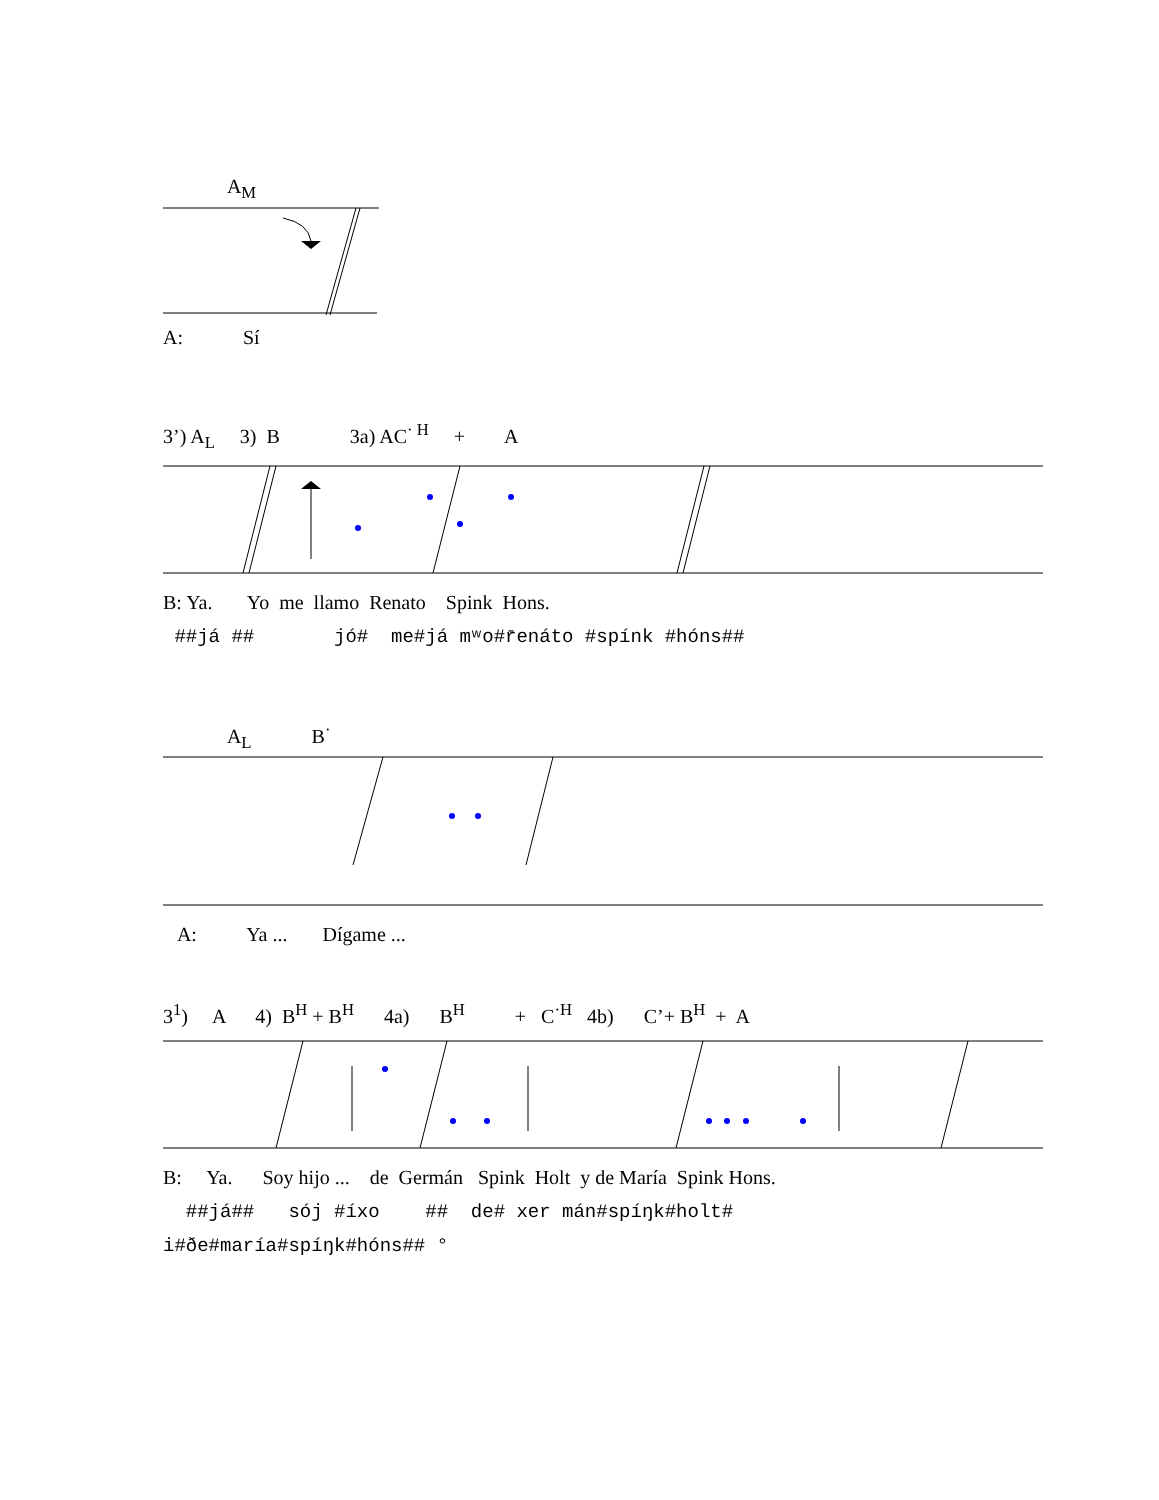A<sub>M</sub>
A: Sí
3’) A<sub>L</sub> 3) B 3a) AC<sup>· H</sup> + A
B: Ya. Yo me llamo Renato Spink Hons.
##já ## jó# me#já mʷo#r̄enáto #spínk #hóns##
A<sub>L</sub> B<sup>·</sup>
A: Ya ... Dígame ...
3<sup>1</sup>) A 4) B<sup>H</sup> + B<sup>H</sup> 4a) B<sup>H</sup> + C<sup>·H</sup> 4b) C’+ B<sup>H</sup> + A
B: Ya. Soy hijo ... de Germán Spink Holt y de María Spink Hons.
##já## sój #íxo ## de# xer mán#spíŋk#holt#
i#ðe#maría#spíŋk#hóns## °